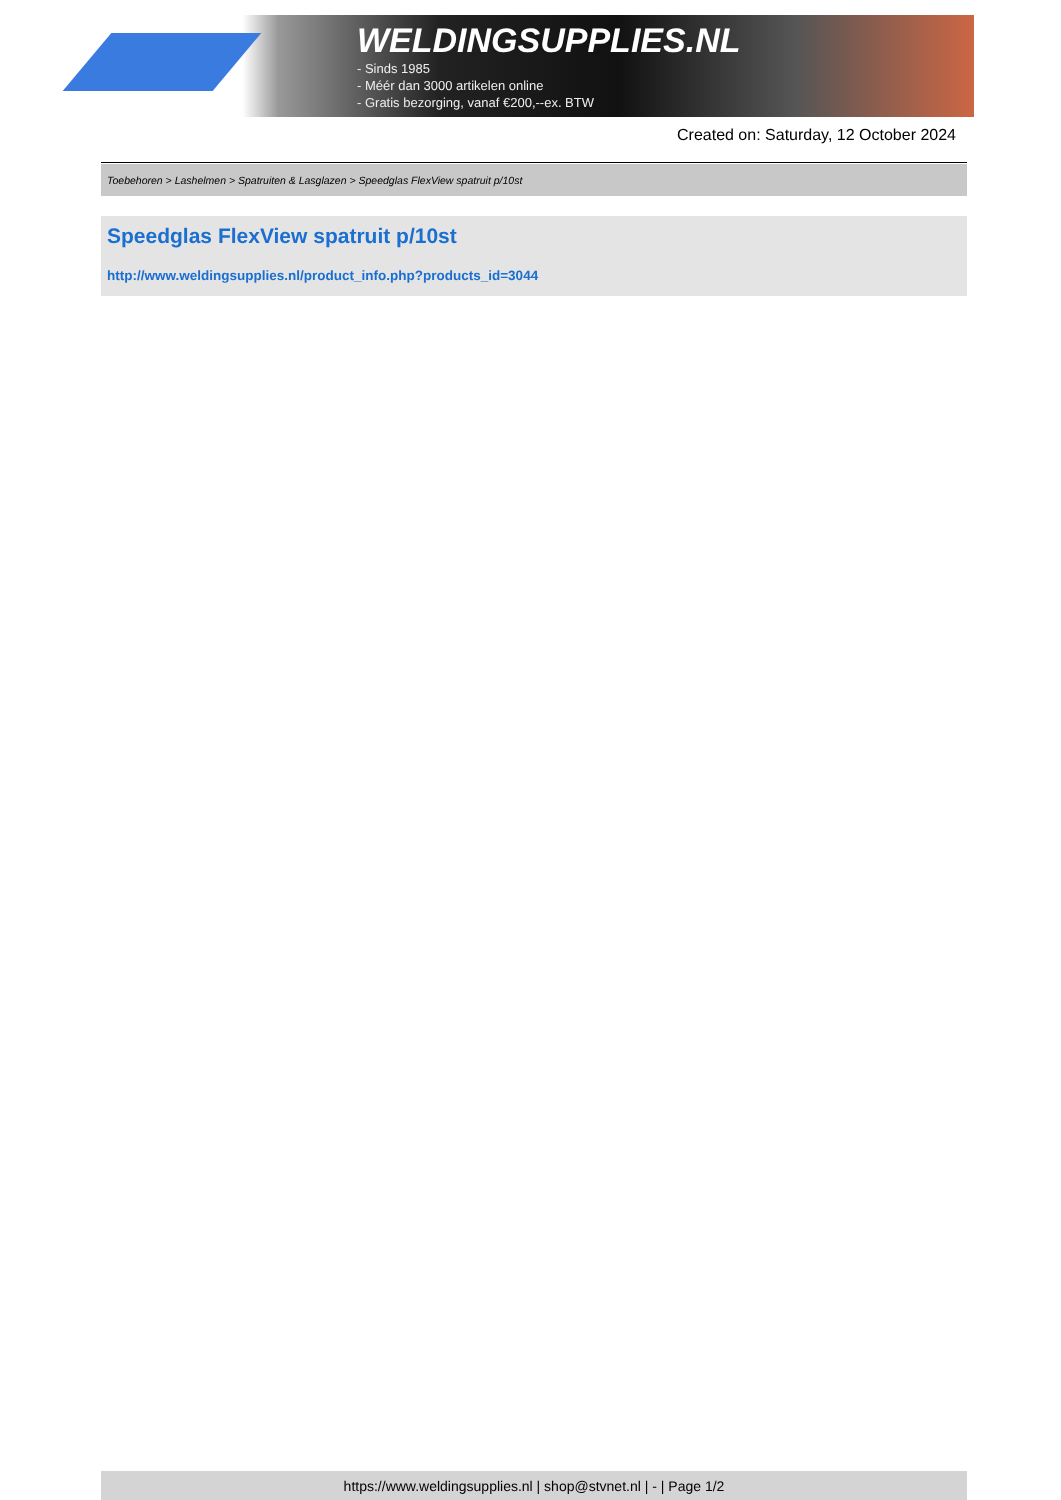WELDINGSUPPLIES.NL
- Sinds 1985
- Méér dan 3000 artikelen online
- Gratis bezorging, vanaf €200,--ex. BTW
Created on: Saturday, 12 October 2024
Toebehoren > Lashelmen > Spatruiten & Lasglazen > Speedglas FlexView spatruit p/10st
Speedglas FlexView spatruit p/10st
http://www.weldingsupplies.nl/product_info.php?products_id=3044
https://www.weldingsupplies.nl | shop@stvnet.nl | - | Page 1/2